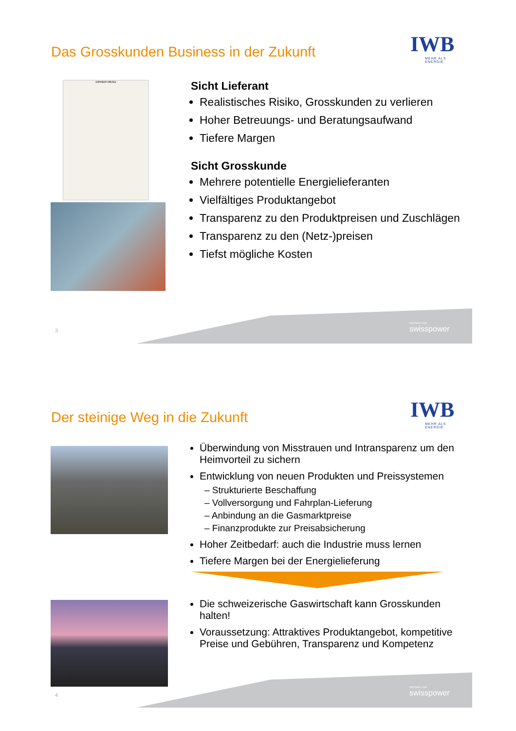Das Grosskunden Business in der Zukunft
IWB
MEHR ALS ENERGIE
DINNER MENU
Sicht Lieferant
Realistisches Risiko, Grosskunden zu verlieren
Hoher Betreuungs- und Beratungsaufwand
Tiefere Margen
Sicht Grosskunde
Mehrere potentielle Energielieferanten
Vielfältiges Produktangebot
Transparenz zu den Produktpreisen und Zuschlägen
Transparenz zu den (Netz-)preisen
Tiefst mögliche Kosten
PARTNER VON
swisspower
3
Der steinige Weg in die Zukunft
IWB
MEHR ALS ENERGIE
Überwindung von Misstrauen und Intransparenz um den Heimvorteil zu sichern
Entwicklung von neuen Produkten und Preissystemen
– Strukturierte Beschaffung
– Vollversorgung und Fahrplan-Lieferung
– Anbindung an die Gasmarktpreise
– Finanzprodukte zur Preisabsicherung
Hoher Zeitbedarf: auch die Industrie muss lernen
Tiefere Margen bei der Energielieferung
Die schweizerische Gaswirtschaft kann Grosskunden halten!
Voraussetzung: Attraktives Produktangebot, kompetitive Preise und Gebühren, Transparenz und Kompetenz
PARTNER VON
swisspower
4